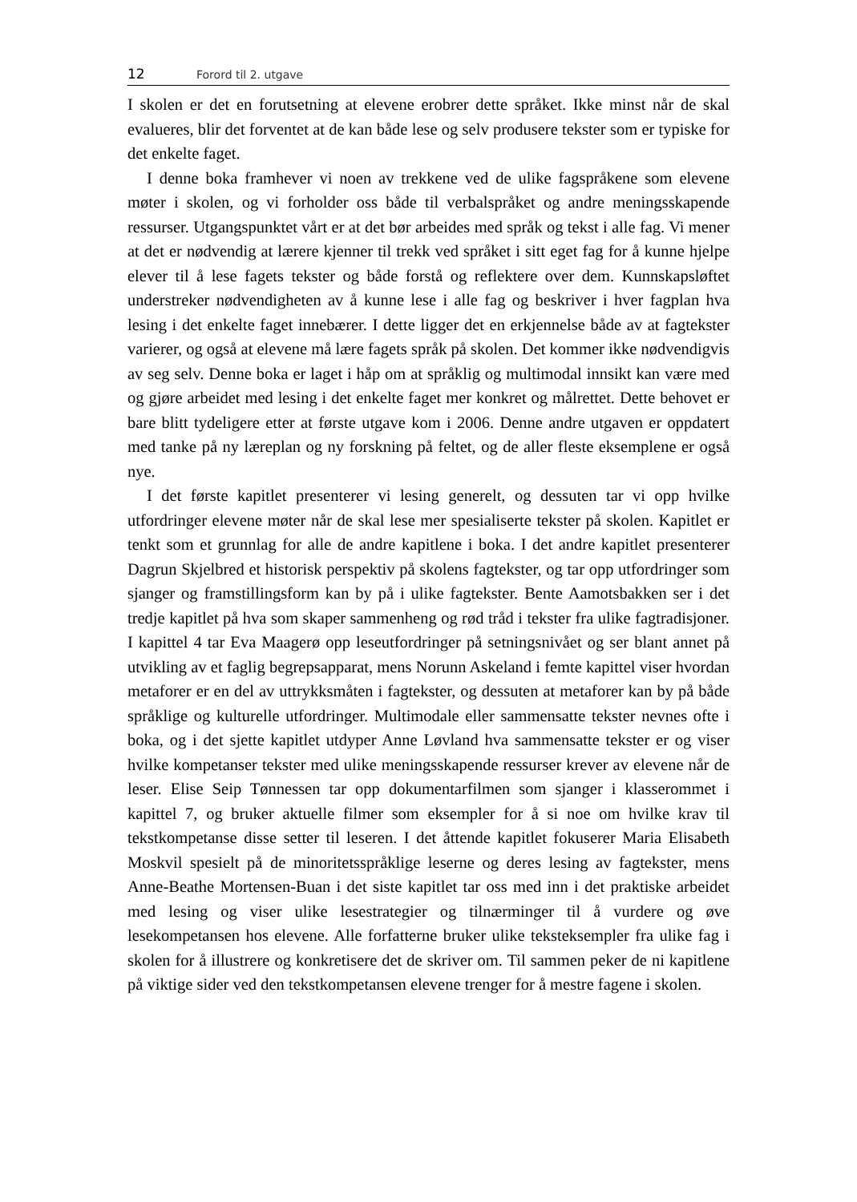12 Forord til 2. utgave
I skolen er det en forutsetning at elevene erobrer dette språket. Ikke minst når de skal evalueres, blir det forventet at de kan både lese og selv produsere tekster som er typiske for det enkelte faget.
I denne boka framhever vi noen av trekkene ved de ulike fagspråkene som elevene møter i skolen, og vi forholder oss både til verbalspråket og andre meningsskapende ressurser. Utgangspunktet vårt er at det bør arbeides med språk og tekst i alle fag. Vi mener at det er nødvendig at lærere kjenner til trekk ved språket i sitt eget fag for å kunne hjelpe elever til å lese fagets tekster og både forstå og reflektere over dem. Kunnskapsløftet understreker nødvendigheten av å kunne lese i alle fag og beskriver i hver fagplan hva lesing i det enkelte faget innebærer. I dette ligger det en erkjennelse både av at fagtekster varierer, og også at elevene må lære fagets språk på skolen. Det kommer ikke nødvendigvis av seg selv. Denne boka er laget i håp om at språklig og multimodal innsikt kan være med og gjøre arbeidet med lesing i det enkelte faget mer konkret og målrettet. Dette behovet er bare blitt tydeligere etter at første utgave kom i 2006. Denne andre utgaven er oppdatert med tanke på ny læreplan og ny forskning på feltet, og de aller fleste eksemplene er også nye.
I det første kapitlet presenterer vi lesing generelt, og dessuten tar vi opp hvilke utfordringer elevene møter når de skal lese mer spesialiserte tekster på skolen. Kapitlet er tenkt som et grunnlag for alle de andre kapitlene i boka. I det andre kapitlet presenterer Dagrun Skjelbred et historisk perspektiv på skolens fagtekster, og tar opp utfordringer som sjanger og framstillingsform kan by på i ulike fagtekster. Bente Aamotsbakken ser i det tredje kapitlet på hva som skaper sammenheng og rød tråd i tekster fra ulike fagtradisjoner. I kapittel 4 tar Eva Maagerø opp leseutfordringer på setningsnivået og ser blant annet på utvikling av et faglig begrepsapparat, mens Norunn Askeland i femte kapittel viser hvordan metaforer er en del av uttrykksmåten i fagtekster, og dessuten at metaforer kan by på både språklige og kulturelle utfordringer. Multimodale eller sammensatte tekster nevnes ofte i boka, og i det sjette kapitlet utdyper Anne Løvland hva sammensatte tekster er og viser hvilke kompetanser tekster med ulike meningsskapende ressurser krever av elevene når de leser. Elise Seip Tønnessen tar opp dokumentarfilmen som sjanger i klasserommet i kapittel 7, og bruker aktuelle filmer som eksempler for å si noe om hvilke krav til tekstkompetanse disse setter til leseren. I det åttende kapitlet fokuserer Maria Elisabeth Moskvil spesielt på de minoritetsspråklige leserne og deres lesing av fagtekster, mens Anne-Beathe Mortensen-Buan i det siste kapitlet tar oss med inn i det praktiske arbeidet med lesing og viser ulike lesestrategier og tilnærminger til å vurdere og øve lesekompetansen hos elevene. Alle forfatterne bruker ulike teksteksempler fra ulike fag i skolen for å illustrere og konkretisere det de skriver om. Til sammen peker de ni kapitlene på viktige sider ved den tekstkompetansen elevene trenger for å mestre fagene i skolen.